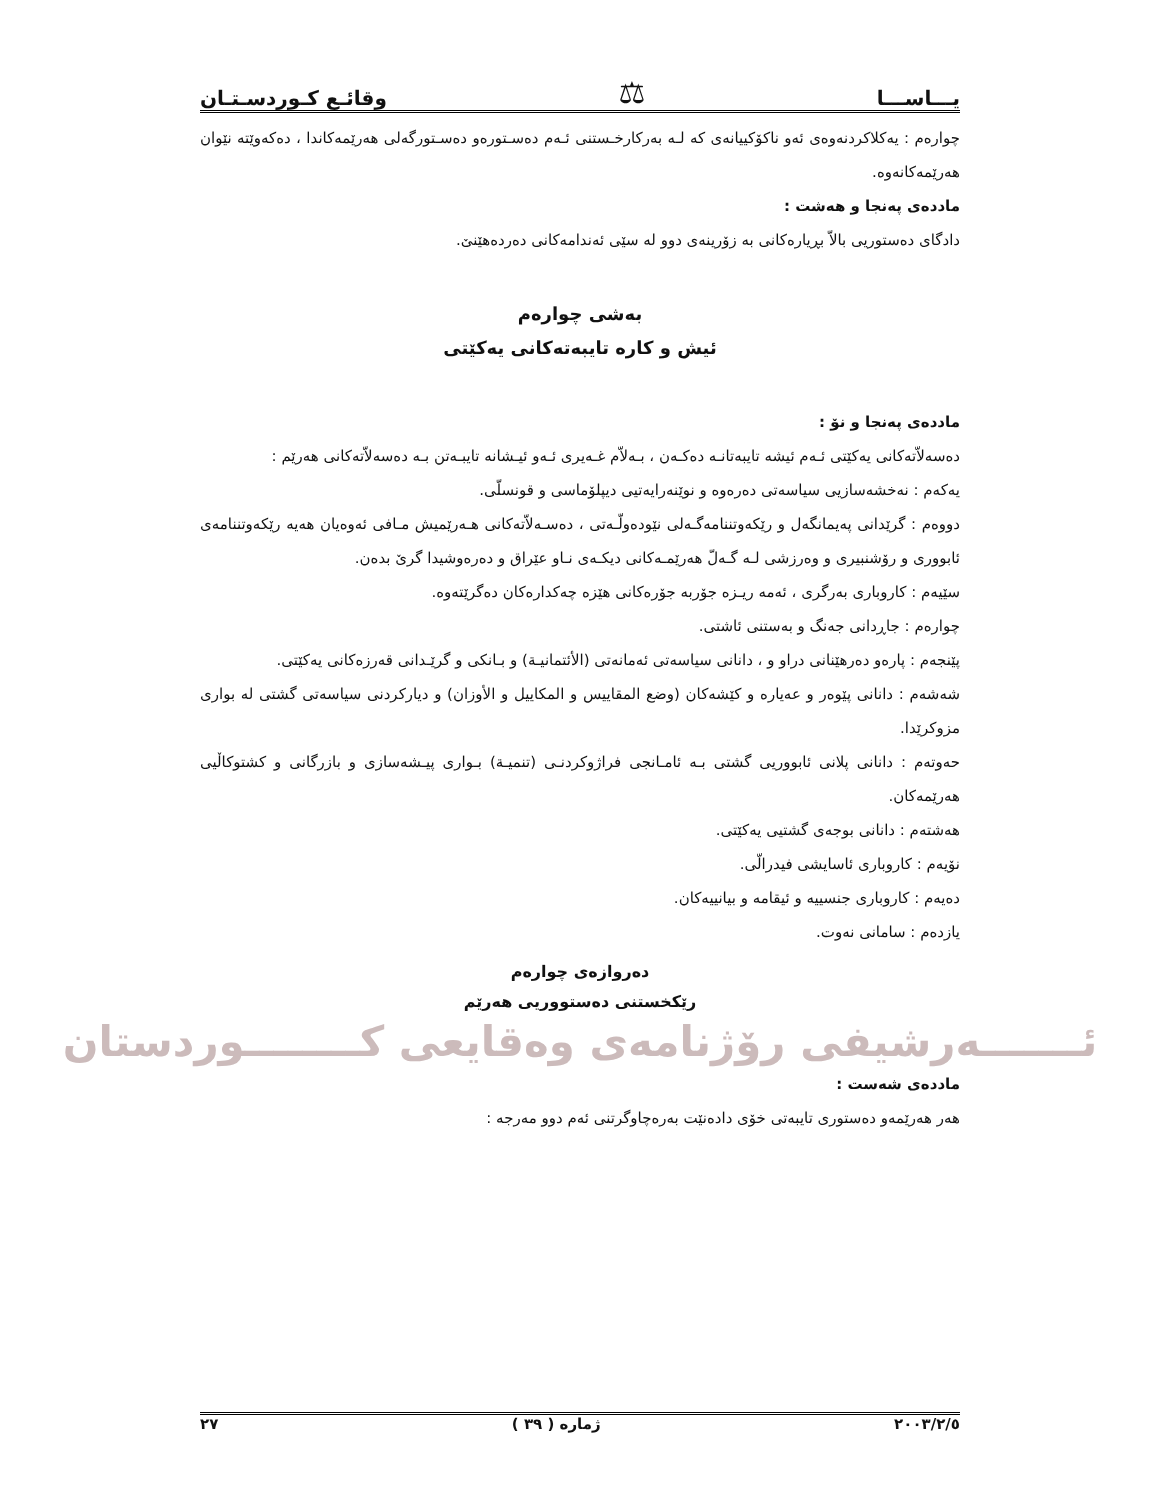یـــاســـا ⚖ وقائـع كـوردسـتـان
چوارەم : یەكلاكردنەوەی ئەو ناكۆكییانەی كە لـە بەركارخـستنی ئـەم دەسـتورەو دەسـتورگەلی هەرێمەكاندا ، دەكەوێتە نێوان هەرێمەكانەوە.
ماددەی پەنجا و هەشت :
دادگای دەستوریی بالاّ بڕیارەكانی بە زۆرینەی دوو لە سێی ئەندامەكانی دەردەهێنێ.
بەشی چوارەم
ئیش و كارە تایبەتەكانی یەكێتی
ماددەی پەنجا و نۆ :
دەسەلاّتەكانی یەكێتی ئـەم ئیشە تایبەتانـە دەكـەن ، بـەلاّم غـەیری ئـەو ئیـشانە تایبـەتن بـە دەسەلاّتەكانی هەرێم :
یەكەم : نەخشەسازیی سیاسەتی دەرەوە و نوێنەرایەتیی دیپلۆماسی و قونسلّی.
دووەم : گرێدانی پەیمانگەل و رێكەوتننامەگـەلی نێودەولّـەتی ، دەسـەلاّتەكانی هـەرێمیش مـافی ئەوەیان هەیە رێكەوتننامەی ئابووری و رۆشنبیری و وەرزشی لـە گـەلّ هەرێمـەكانی دیكـەی نـاو عێراق و دەرەوشیدا گرێ بدەن.
سێیەم : كاروباری بەرگری ، ئەمە ریـزە جۆربە جۆرەكانی هێزە چەكدارەكان دەگرێتەوە.
چوارەم : جاڕدانی جەنگ و بەستنی ئاشتی.
پێنجەم : پارەو دەرهێنانی دراو و ، دانانی سیاسەتی ئەمانەتی (الأئتمانیـة) و بـانكی و گرێـدانی قەرزەكانی یەكێتی.
شەشەم : دانانی پێوەر و عەیارە و كێشەكان (وضع المقاییس و المكاییل و الأوزان) و دیاركردنی سیاسەتی گشتی لە بواری مزوكرێدا.
حەوتەم : دانانی پلانی ئابووریی گشتی بـە ئامـانجی فراژوكردنـی (تنمیـة) بـواری پیـشەسازی و بازرگانی و كشتوكاڵیی هەرێمەكان.
هەشتەم : دانانی بوجەی گشتیی یەكێتی.
نۆیەم : كاروباری ئاسایشی فیدرالّی.
دەیەم : كاروباری جنسییە و ئیقامە و بیانییەكان.
یازدەم : سامانی نەوت.
دەروازەی چوارەم
رێكخستنی دەستووریی هەرێم
ئـــــــەرشیفی رۆژنامەی وەقایعی كــــــــوردستان
ماددەی شەست :
هەر هەرێمەو دەستوری تایبەتی خۆی دادەنێت بەرەچاوگرتنی ئەم دوو مەرجە :
٢٠٠٣/٢/٥ ژمارە ( ٣٩ ) ٢٧